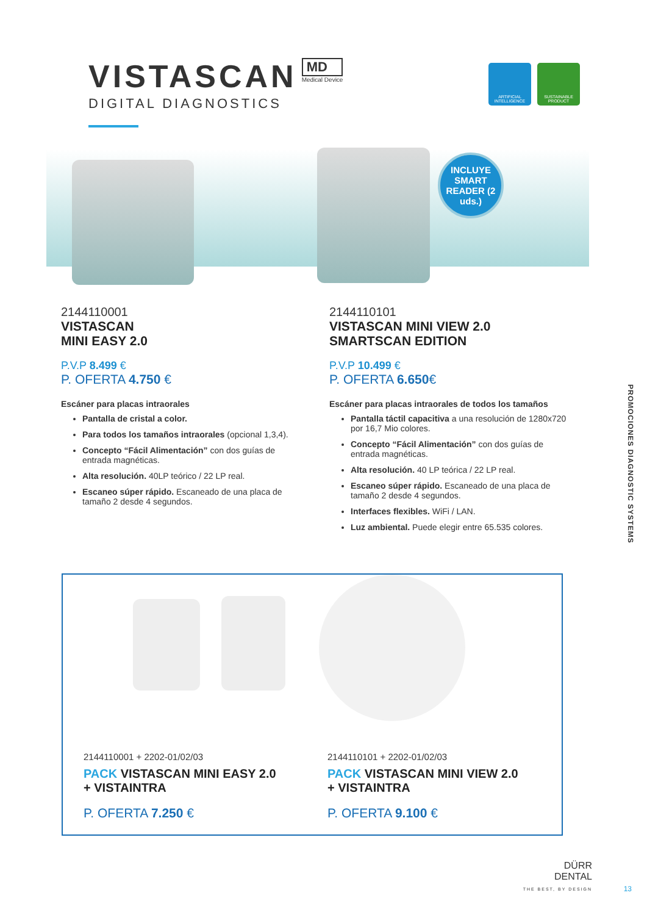VISTASCAN
MD Medical Device
DIGITAL DIAGNOSTICS
ARTIFICIAL INTELLIGENCE
SUSTAINABLE PRODUCT
INCLUYE SMART READER (2 uds.)
2144110001
VISTASCAN
MINI EASY 2.0
P.V.P 8.499 €
P. OFERTA 4.750 €
Escáner para placas intraorales
Pantalla de cristal a color.
Para todos los tamaños intraorales (opcional 1,3,4).
Concepto “Fácil Alimentación” con dos guías de entrada magnéticas.
Alta resolución. 40LP teórico / 22 LP real.
Escaneo súper rápido. Escaneado de una placa de tamaño 2 desde 4 segundos.
2144110101
VISTASCAN MINI VIEW 2.0
SMARTSCAN EDITION
P.V.P 10.499 €
P. OFERTA 6.650€
Escáner para placas intraorales de todos los tamaños
Pantalla táctil capacitiva a una resolución de 1280x720 por 16,7 Mio colores.
Concepto “Fácil Alimentación” con dos guías de entrada magnéticas.
Alta resolución. 40 LP teórica / 22 LP real.
Escaneo súper rápido. Escaneado de una placa de tamaño 2 desde 4 segundos.
Interfaces flexibles. WiFi / LAN.
Luz ambiental. Puede elegir entre 65.535 colores.
PROMOCIONES DIAGNOSTIC SYSTEMS
2144110001 + 2202-01/02/03
PACK VISTASCAN MINI EASY 2.0
+ VISTAINTRA
P. OFERTA 7.250 €
2144110101 + 2202-01/02/03
PACK VISTASCAN MINI VIEW 2.0
+ VISTAINTRA
P. OFERTA 9.100 €
DÜRR
DENTAL
THE BEST, BY DESIGN
13